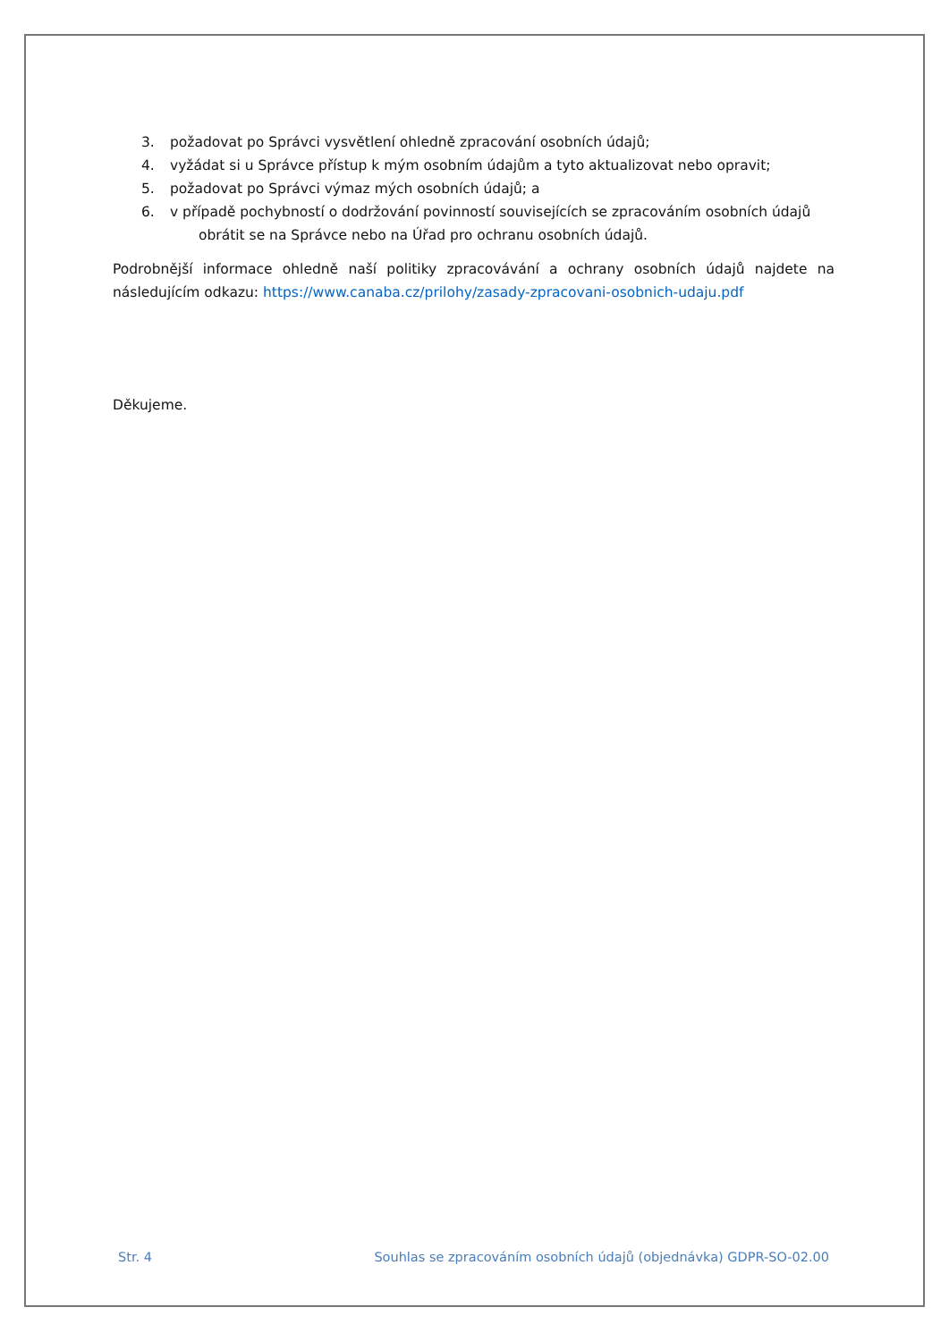3. požadovat po Správci vysvětlení ohledně zpracování osobních údajů;
4. vyžádat si u Správce přístup k mým osobním údajům a tyto aktualizovat nebo opravit;
5. požadovat po Správci výmaz mých osobních údajů; a
6. v případě pochybností o dodržování povinností souvisejících se zpracováním osobních údajů
obrátit se na Správce nebo na Úřad pro ochranu osobních údajů.
Podrobnější informace ohledně naší politiky zpracovávání a ochrany osobních údajů najdete na následujícím odkazu: https://www.canaba.cz/prilohy/zasady-zpracovani-osobnich-udaju.pdf
Děkujeme.
Str. 4 Souhlas se zpracováním osobních údajů (objednávka) GDPR-SO-02.00